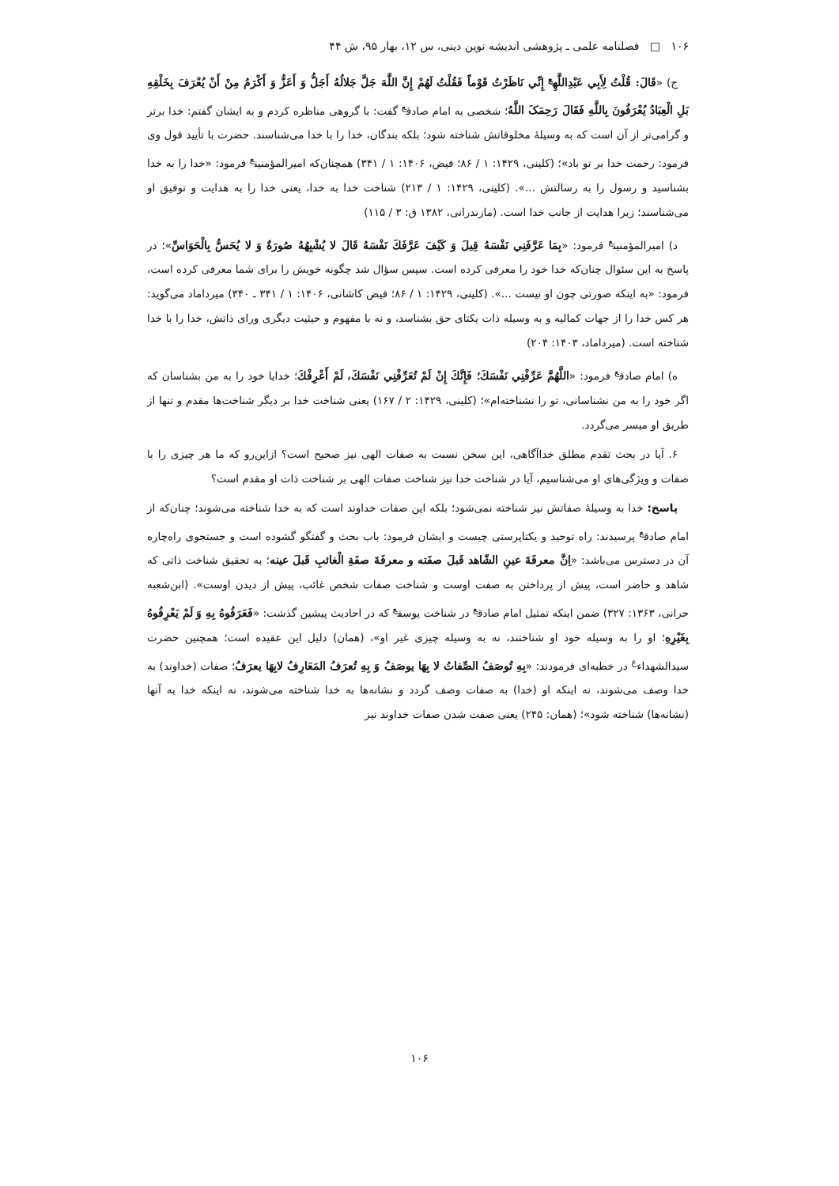۱۰۶ □ فصلنامه علمی ـ پژوهشی اندیشه نوین دینی، س ۱۲، بهار ۹۵، ش ۴۴
ج) «قَالَ: قُلْتُ لِأَبِي عَبْدِاللَّهِ<sup>ع</sup> إِنِّي نَاظَرْتُ قَوْماً فَقُلْتُ لَهُمْ إِنَّ اللَّهَ جَلَّ جَلالُهُ أَجَلُّ وَ أَعَزُّ وَ أَكْرَمُ مِنْ أَنْ يُعْرَفَ بِخَلْقِهِ بَلِ الْعِبَادُ يُعْرَفُونَ بِاللَّهِ فَقَالَ رَحِمَکَ اللَّهُ؛ شخصی به امام صادق<sup>ع</sup> گفت: با گروهی مناظره کردم و به ایشان گفتم: خدا برتر و گرامی‌تر از آن است که به وسیلۀ مخلوقاتش شناخته شود؛ بلکه بندگان، خدا را با خدا می‌شناسند. حضرت با تأیید قول وی فرمود: رحمت خدا بر تو باد»؛ (کلینی، ۱۴۲۹: ۱ / ۸۶؛ فیض، ۱۴۰۶: ۱ / ۳۴۱) همچنان‌که امیرالمؤمنین<sup>ع</sup> فرمود: «خدا را به خدا بشناسید و رسول را به رسالتش ...». (کلینی، ۱۴۲۹: ۱ / ۲۱۳) شناخت خدا به خدا، یعنی خدا را به هدایت و توفیق او می‌شناسند؛ زیرا هدایت از جانب خدا است. (مازندرانی، ۱۳۸۲ ق: ۳ / ۱۱۵)
د) امیرالمؤمنین<sup>ع</sup> فرمود: «بِمَا عَرَّفَنِي نَفْسَهُ قِيلَ وَ كَيْفَ عَرَّفَكَ نَفْسَهُ قَالَ لا يُشْبِهُهُ صُورَةٌ وَ لا يُحَسُّ بِالْحَوَاسِّ»؛ در پاسخ به این سئوال چنان‌که خدا خود را معرفی کرده است. سپس سؤال شد چگونه خویش را برای شما معرفی کرده است، فرمود: «به اینکه صورتی چون او نیست ...». (کلینی، ۱۴۲۹: ۱ / ۸۶؛ فیض کاشانی، ۱۴۰۶: ۱ / ۳۴۱ ـ ۳۴۰) میرداماد می‌گوید: هر کس خدا را از جهات کمالیه و به وسیله ذات یکتای حق بشناسد، و نه با مفهوم و حیثیت دیگری ورای ذاتش، خدا را با خدا شناخته است. (میرداماد، ۱۴۰۳: ۲۰۴)
ه) امام صادق<sup>ع</sup> فرمود: «اللَّهُمَّ عَرِّفْنِي نَفْسَكَ؛ فَإِنَّكَ إِنْ لَمْ تُعَرِّفْنِي نَفْسَكَ، لَمْ أَعْرِفْكَ؛ خدایا خود را به من بشناسان که اگر خود را به من نشناسانی، تو را نشناخته‌ام»؛ (کلینی، ۱۴۲۹: ۲ / ۱۶۷) یعنی شناخت خدا بر دیگر شناخت‌ها مقدم و تنها از طریق او میسر می‌گردد.
۶. آیا در بحث تقدم مطلق خداآگاهی، این سخن نسبت به صفات الهی نیز صحیح است؟ ازاین‌رو که ما هر چیزی را با صفات و ویژگی‌های او می‌شناسیم، آیا در شناخت خدا نیز شناخت صفات الهی بر شناخت ذات او مقدم است؟
پاسخ: خدا به وسیلۀ صفاتش نیز شناخته نمی‌شود؛ بلکه این صفات خداوند است که به خدا شناخته می‌شوند؛ چنان‌که از امام صادق<sup>ع</sup> پرسیدند: راه توحید و یکتاپرستی چیست و ایشان فرمود: باب بحث و گفتگو گشوده است و جستجوی راه‌چاره آن در دسترس می‌باشد: «اِنَّ معرفَةَ عينِ الشّاهد قَبلَ صفَته و معرفَةَ صفَةِ الْغائبِ قَبلَ عينه؛ به تحقیق شناخت ذاتی که شاهد و حاضر است، پیش از پرداختن به صفت اوست و شناخت صفات شخص غائب، پیش از دیدن اوست». (ابن‌شعبه حرانی، ۱۳۶۳: ۳۲۷) ضمن اینکه تمثیل امام صادق<sup>ع</sup> در شناخت یوسف<sup>ع</sup> که در احادیث پیشین گذشت: «فَعَرَفُوهُ بِهِ وَ لَمْ يَعْرِفُوهُ بِغَيْرِهِ؛ او را به وسیله خود او شناختند، نه به وسیله چیزی غیر او»، (همان) دلیل این عقیده است؛ همچنین حضرت سیدالشهداء<sup>ع</sup> در خطبه‌ای فرمودند: «بِهِ تُوصَفُ الصِّفاتُ لا بِهَا يوصَفُ وَ بِهِ تُعرَفُ المَعَارِفُ لابِهَا يعرَفُ؛ صفات (خداوند) به خدا وصف می‌شوند، نه اینکه او (خدا) به صفات وصف گردد و نشانه‌ها به خدا شناخته می‌شوند، نه اینکه خدا به آنها (نشانه‌ها) شناخته شود»؛ (همان: ۲۴۵) یعنی صفت شدن صفات خداوند نیز
۱۰۶